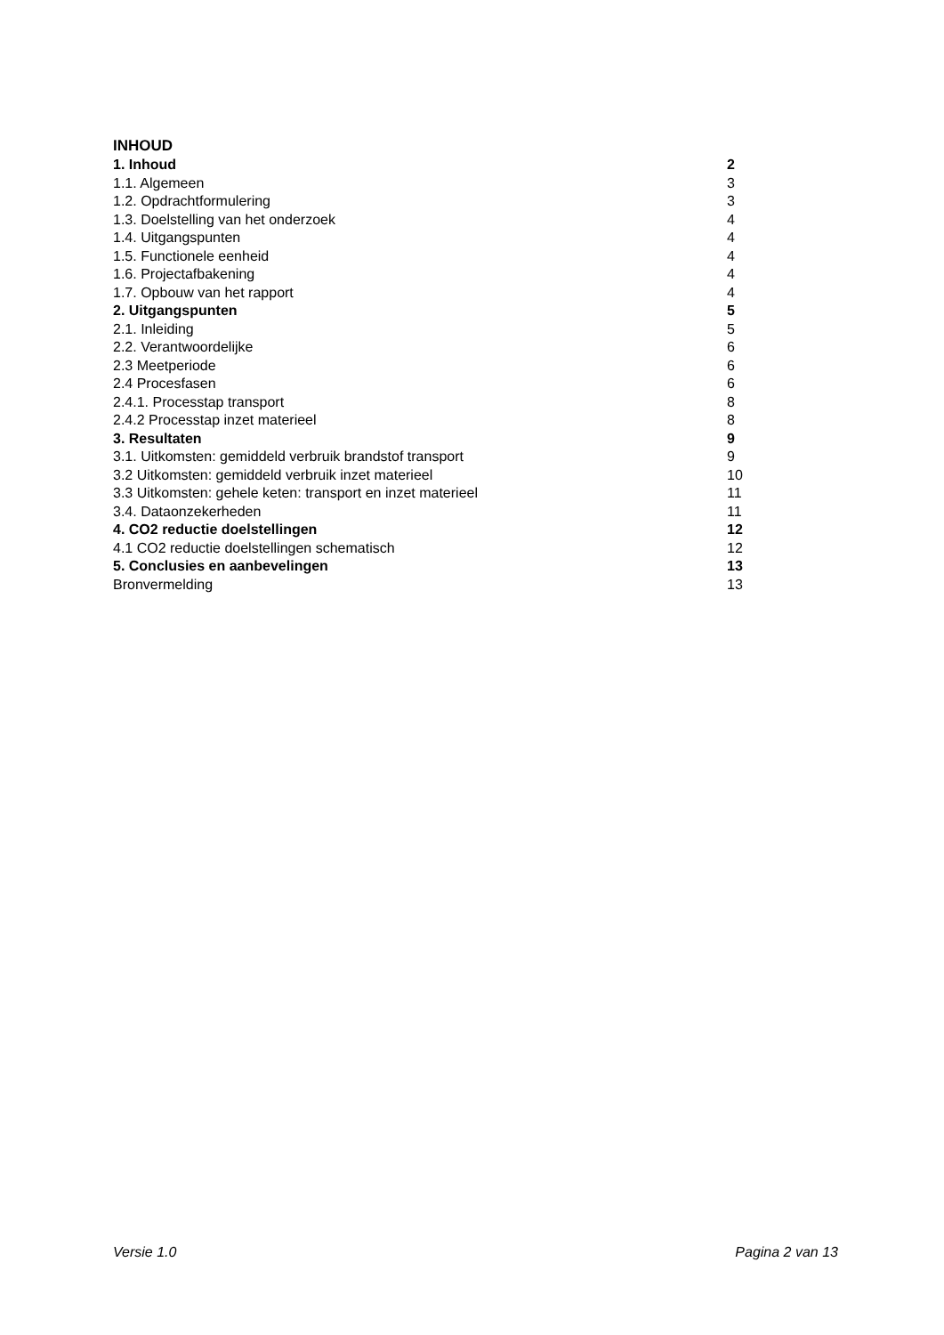INHOUD
1. Inhoud 2
1.1. Algemeen 3
1.2. Opdrachtformulering 3
1.3. Doelstelling van het onderzoek 4
1.4. Uitgangspunten 4
1.5. Functionele eenheid 4
1.6. Projectafbakening 4
1.7. Opbouw van het rapport 4
2. Uitgangspunten 5
2.1. Inleiding 5
2.2. Verantwoordelijke 6
2.3 Meetperiode 6
2.4 Procesfasen 6
2.4.1. Processtap transport 8
2.4.2 Processtap inzet materieel 8
3. Resultaten 9
3.1. Uitkomsten: gemiddeld verbruik brandstof transport 9
3.2 Uitkomsten: gemiddeld verbruik inzet materieel 10
3.3 Uitkomsten: gehele keten: transport en inzet materieel 11
3.4. Dataonzekerheden 11
4. CO2 reductie doelstellingen 12
4.1 CO2 reductie doelstellingen schematisch 12
5. Conclusies en aanbevelingen 13
Bronvermelding 13
Versie 1.0 Pagina 2 van 13